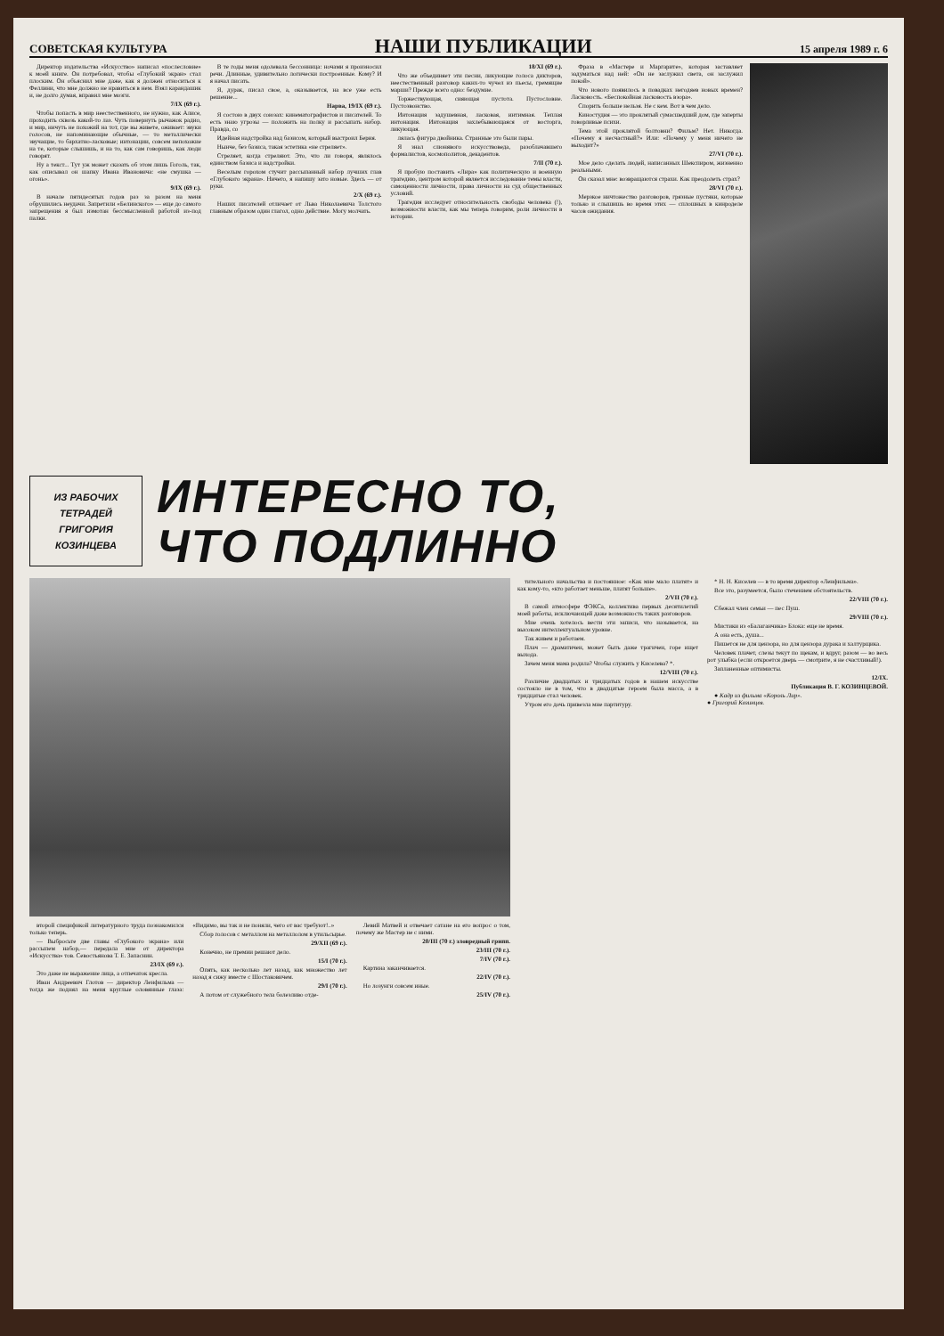СОВЕТСКАЯ КУЛЬТУРА НАШИ ПУБЛИКАЦИИ 15 апреля 1989 г. 6
Директор издательства «Искусство» написал «послесловие» к моей книге. Он потребовал, чтобы «Глубокий экран» стал плоским. Он объяснил мне даже, как я должен относиться к Феллини, что мне должно не нравиться в нем. Взял карандашик и, не долго думая, вправил мне мозги.
7/IX (69 г.).
Чтобы попасть в мир неестественного, не нужно, как Алисе, проходить сквозь какой-то лаз. Чуть повернуть рычажок радио, и мир, ничуть не похожий на тот, где вы живете, оживает: звуки голосов, не напоминающие обычные, — то металлически звучащие, то бархатно-ласковые; интонации, совсем непохожие на те, которые слышишь, и на то, как сам говоришь, как люди говорят.
Ну а текст... Тут уж может сказать об этом лишь Гоголь, так, как описывал он шапку Ивана Ивановича: «не смушка — огонь».
9/IX (69 г.).
В начале пятидесятых годов раз за разом на меня обрушились неудачи. Запретили «Белинского» — еще до самого запрещения я был измотан бессмысленной работой из-под палки.
В те годы меня одолевала бессонница: ночами я произносил речи. Длинные, удивительно логически построенные. Кому? И я начал писать.
Я, дурак, писал свое, а, оказывается, на все уже есть решение...
Нарва, 19/IX (69 г.).
Я состою в двух союзах: кинематографистов и писателей. То есть знаю угрозы — положить на полку и рассыпать набор. Правда, со
Идейная надстройка над базисом, который выстроил Берия.
Нынче, без базиса, такая эстетика «не стреляет».
Стреляет, когда стреляют. Это, что ли говоря, являлось единством базиса и надстройки.
Веселым горохом стучит рассыпанный набор лучших глав «Глубокого экрана». Ничего, я напишу зато новые. Здесь — от руки.
2/X (69 г.).
Наших писателей отличает от Льва Николаевича Толстого главным образом один глагол, одно действие. Могу молчать.
18/XI (69 г.).
Что же объединяет эти песни, ликующие голоса дикторов, неестественный разговор какнх-то чучел из пьесы, гремящие марши? Прежде всего одно: бездумие.
Торжествующая, сияющая пустота. Пустословие. Пустозвонство.
Интонация задушевная, ласковая, интимная. Теплая интонация. Интонация захлебывающаяся от восторга, ликующая.
лялась фигура двойника. Странные это были пары.
Я знал слюнявого искусствоведа, разоблачавшего формалистов, космополитов, декадентов.
7/II (70 г.).
Я пробую поставить «Лира» как политическую и военную трагедию, центром которой является исследование темы власти, самоценности личности, права личности на суд общественных условий.
Трагедия исследует относительность свободы человека (!), возможности власти, как мы теперь говорим, роли личности в истории.
Фраза в «Мастере и Маргарите», которая заставляет задуматься над ней: «Он не заслужил света, он заслужил покой».
Что нового появилось в повадках негодяев новых времен? Ласковость. «Беспокойная ласковость взора».
Спорить больше нельзя. Не с кем. Вот в чем дело.
Киностудия — это проклятый сумасшедший дом, где заперты говорливые психи.
Тема этой проклятой болтовни? Фильм? Нет. Никогда. «Почему я несчастный?» Или: «Почему у меня ничего не выходит?»
27/VI (70 г.).
Мое дело сделать людей, написанных Шекспиром, жизненно реальными.
Он сказал мне: возвращаются страхи. Как преодолеть страх?
28/VI (70 г.).
Мерзкое ничтожество разговоров, грязные пустяки, которые только и слышишь во время этих — сплошных в кинроделе часов ожидания.
ИЗ РАБОЧИХ
ТЕТРАДЕЙ
ГРИГОРИЯ
КОЗИНЦЕВА
ИНТЕРЕСНО ТО,
ЧТО ПОДЛИННО
второй спецификой литературного труда познакомился только теперь.
— Выбросьте две главы «Глубокого экрана» или рассыпем набор,— передала мне от директора «Искусства» тов. Севостьянова Т. Е. Запаснин.
23/IX (69 г.).
Это даже не выражение лица, а отпечаток кресла.
Иван Андреевич Глотов — директор Ленфильма — тогда же поднял на меня круглые оловянные глаза: «Видимо, вы так и не поняли, чего от вас требуют!..»
Сбор голосов с металлом на металлолом в утильсырье.
29/XII (69 г.).
Конечно, не премии решают дело.
15/I (70 г.).
Опять, как несколько лет назад, как множество лет назад я сижу вместе с Шостаковичем.
29/I (70 г.).
А потом от служебного тела болезливо отде-
Левий Матвей и отвечает сатане на его вопрос о том, почему же Мастер не с ними.
20/III (70 г.) зловредный грипп.
23/III (70 г.).
7/IV (70 г.).
Картина заканчивается.
22/IV (70 г.).
Но лозунги совсем иные.
25/IV (70 г.).
тительного начальства и постоянное: «Как мне мало платят» и как кому-то, «кто работает меньше, платят больше».
2/VII (70 г.).
В самой атмосфере ФЭКСа, коллектива первых десятилетий моей работы, исключающей даже возможность таких разговоров.
Мне очень хотелось вести эти записи, что называется, на высоком интеллектуальном уровне.
Так живем и работаем.
Плач — драматичен, может быть даже трагичен, горе ищет выхода.
Зачем меня мама родила? Чтобы служить у Киселева? *.
12/VIII (70 г.).
Различие двадцатых и тридцатых годов в нашем искусстве состояло не в том, что в двадцатые героем была масса, а в тридцатые стал человек.
Утром его дочь привезла мне партитуру.
* Н. Н. Киселев — в то время директор «Ленфильма».
Все это, разумеется, было стечением обстоятельств.
22/VIII (70 г.).
Сбежал член семьи — пес Пуш.
29/VIII (70 г.).
Мистики из «Балаганчика» Блока: еще не время.
А она есть, душа...
Пишется не для цензора, но для цензора дурака и халтурщика.
Человек плачет, слезы текут по щекам, и вдруг, разом — во весь рот улыбка (если откроется дверь — смотрите, я не счастливый!).
Запланенные оптимисты.
12/IX.
Публикация В. Г. КОЗИНЦЕВОЙ.
● Кадр из фильма «Король Лир».
● Григорий Козинцев.